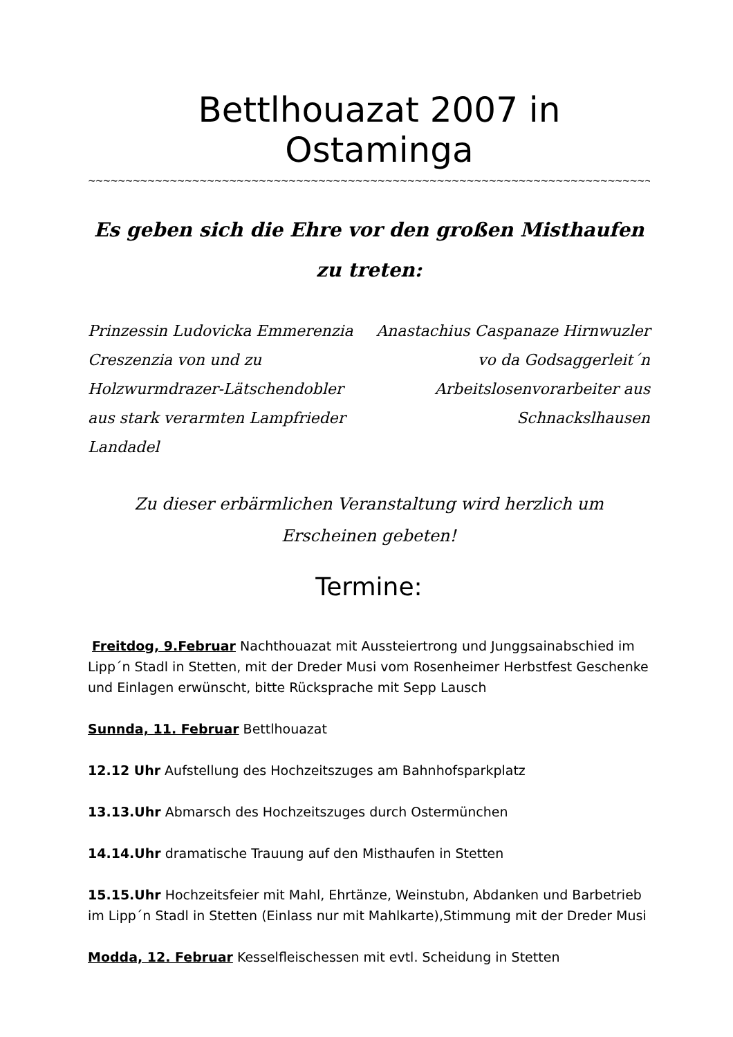Bettlhouazat 2007 in Ostaminga
~~~~~~~~~~~~~~~~~~~~~~~~~~~~~~~~~~~~~~~~~~~~~~~~~~~~~~~~~~~~~~~~~~~~~~~~~~~~~~~~~~~~~~~~~
Es geben sich die Ehre vor den großen Misthaufen zu treten:
Prinzessin Ludovicka Emmerenzia Creszenzia von und zu Holzwurmdrazer-Lätschendobler aus stark verarmten Lampfrieder Landadel
Anastachius Caspanaze Hirnwuzler vo da Godsaggerleit´n Arbeitslosenvorarbeiter aus Schnackslhausen
Zu dieser erbärmlichen Veranstaltung wird herzlich um Erscheinen gebeten!
Termine:
Freitdog, 9.Februar Nachthouazat mit Aussteiertrong und Junggsainabschied im Lipp´n Stadl in Stetten, mit der Dreder Musi vom Rosenheimer Herbstfest Geschenke und Einlagen erwünscht, bitte Rücksprache mit Sepp Lausch
Sunnda, 11. Februar Bettlhouazat
12.12 Uhr Aufstellung des Hochzeitszuges am Bahnhofsparkplatz
13.13.Uhr Abmarsch des Hochzeitszuges durch Ostermünchen
14.14.Uhr dramatische Trauung auf den Misthaufen in Stetten
15.15.Uhr Hochzeitsfeier mit Mahl, Ehrtänze, Weinstubn, Abdanken und Barbetrieb im Lipp´n Stadl in Stetten (Einlass nur mit Mahlkarte),Stimmung mit der Dreder Musi
Modda, 12. Februar Kesselfleischessen mit evtl. Scheidung in Stetten